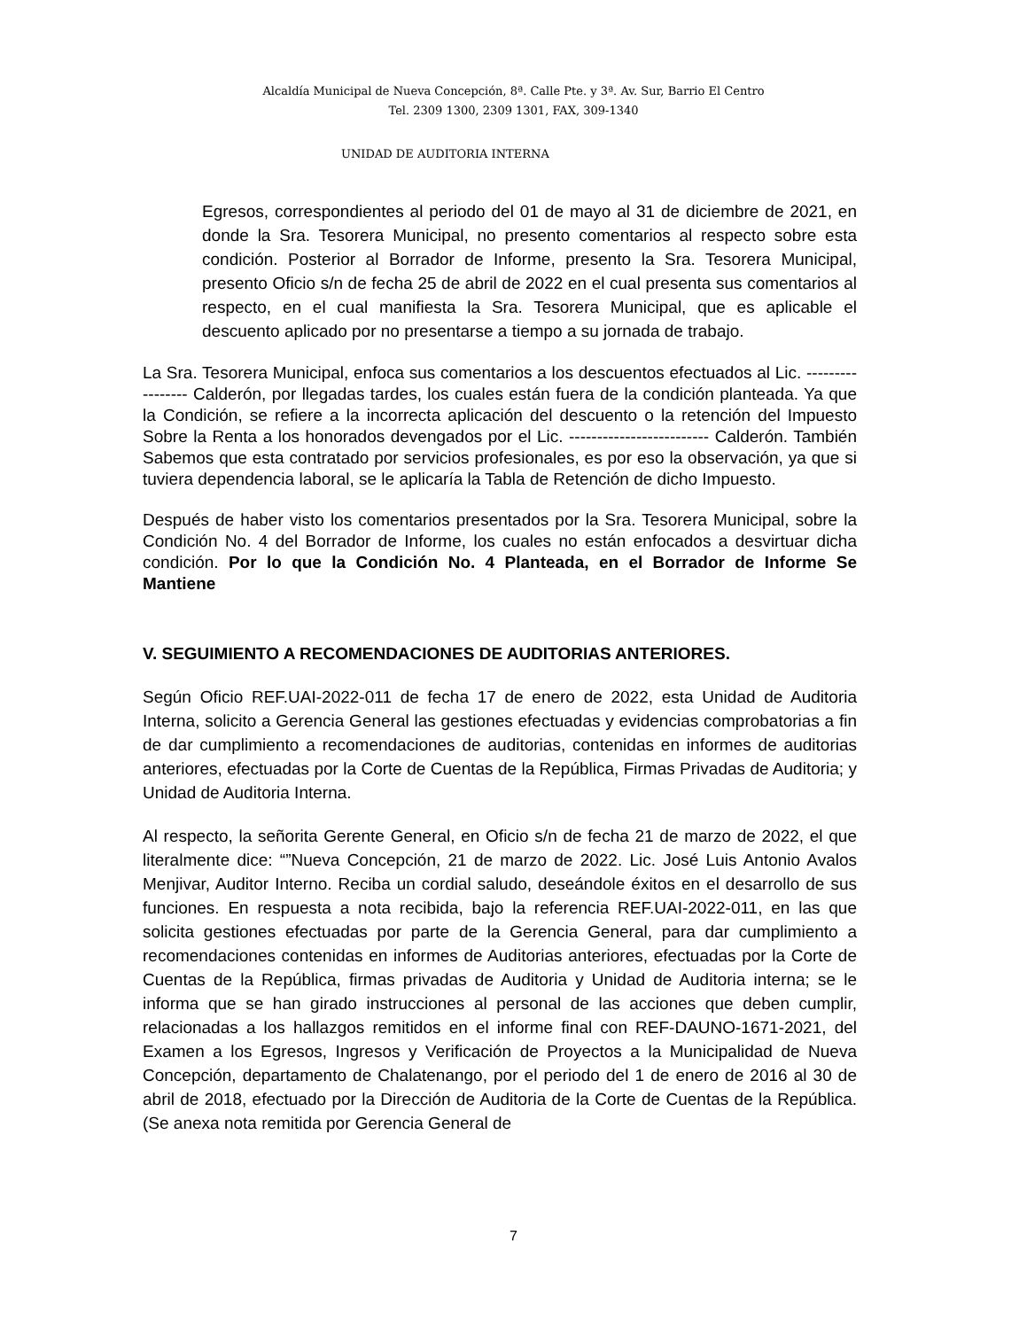Alcaldía Municipal de Nueva Concepción, 8ª. Calle Pte. y 3ª. Av. Sur, Barrio El Centro
Tel. 2309 1300, 2309 1301, FAX, 309-1340
UNIDAD DE AUDITORIA INTERNA
Egresos, correspondientes al periodo del 01 de mayo al 31 de diciembre de 2021, en donde la Sra. Tesorera Municipal, no presento comentarios al respecto sobre esta condición. Posterior al Borrador de Informe, presento la Sra. Tesorera Municipal, presento Oficio s/n de fecha 25 de abril de 2022 en el cual presenta sus comentarios al respecto, en el cual manifiesta la Sra. Tesorera Municipal, que es aplicable el descuento aplicado por no presentarse a tiempo a su jornada de trabajo.
La Sra. Tesorera Municipal, enfoca sus comentarios a los descuentos efectuados al Lic. ----------------- Calderón, por llegadas tardes, los cuales están fuera de la condición planteada. Ya que la Condición, se refiere a la incorrecta aplicación del descuento o la retención del Impuesto Sobre la Renta a los honorados devengados por el Lic. ------------------------- Calderón. También Sabemos que esta contratado por servicios profesionales, es por eso la observación, ya que si tuviera dependencia laboral, se le aplicaría la Tabla de Retención de dicho Impuesto.
Después de haber visto los comentarios presentados por la Sra. Tesorera Municipal, sobre la Condición No. 4 del Borrador de Informe, los cuales no están enfocados a desvirtuar dicha condición. Por lo que la Condición No. 4 Planteada, en el Borrador de Informe Se Mantiene
V. SEGUIMIENTO A RECOMENDACIONES DE AUDITORIAS ANTERIORES.
Según Oficio REF.UAI-2022-011 de fecha 17 de enero de 2022, esta Unidad de Auditoria Interna, solicito a Gerencia General las gestiones efectuadas y evidencias comprobatorias a fin de dar cumplimiento a recomendaciones de auditorias, contenidas en informes de auditorias anteriores, efectuadas por la Corte de Cuentas de la República, Firmas Privadas de Auditoria; y Unidad de Auditoria Interna.
Al respecto, la señorita Gerente General, en Oficio s/n de fecha 21 de marzo de 2022, el que literalmente dice: “”Nueva Concepción, 21 de marzo de 2022. Lic. José Luis Antonio Avalos Menjivar, Auditor Interno. Reciba un cordial saludo, deseándole éxitos en el desarrollo de sus funciones. En respuesta a nota recibida, bajo la referencia REF.UAI-2022-011, en las que solicita gestiones efectuadas por parte de la Gerencia General, para dar cumplimiento a recomendaciones contenidas en informes de Auditorias anteriores, efectuadas por la Corte de Cuentas de la República, firmas privadas de Auditoria y Unidad de Auditoria interna; se le informa que se han girado instrucciones al personal de las acciones que deben cumplir, relacionadas a los hallazgos remitidos en el informe final con REF-DAUNO-1671-2021, del Examen a los Egresos, Ingresos y Verificación de Proyectos a la Municipalidad de Nueva Concepción, departamento de Chalatenango, por el periodo del 1 de enero de 2016 al 30 de abril de 2018, efectuado por la Dirección de Auditoria de la Corte de Cuentas de la República. (Se anexa nota remitida por Gerencia General de
7